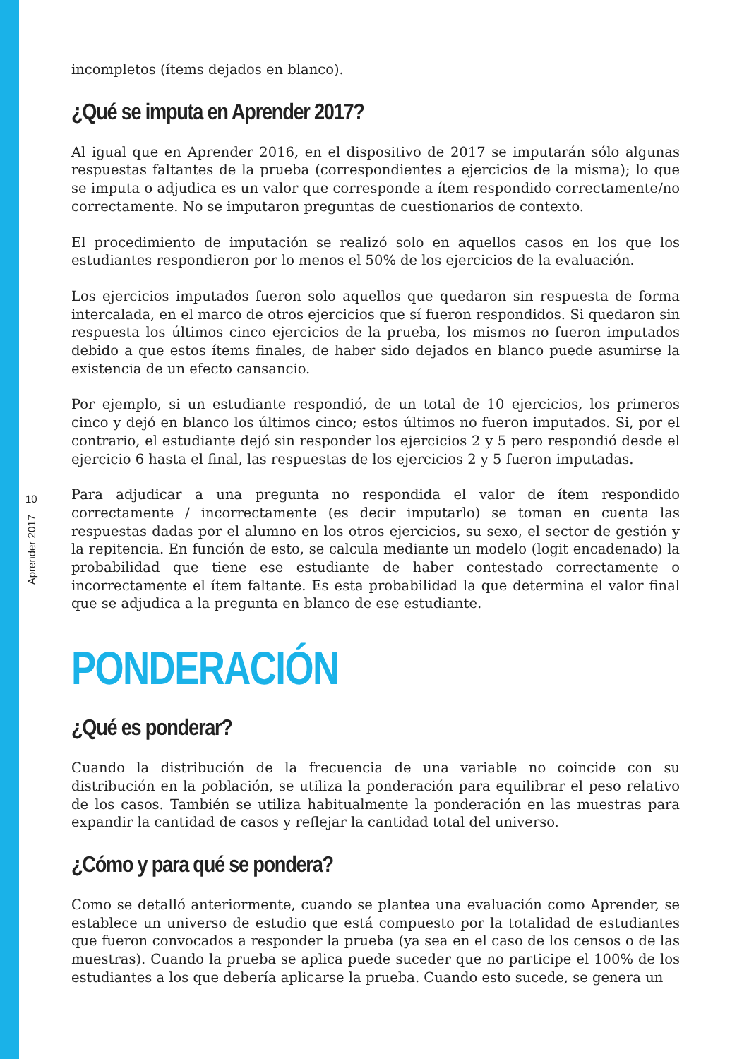10
Aprender 2017
incompletos (ítems dejados en blanco).
¿Qué se imputa en Aprender 2017?
Al igual que en Aprender 2016, en el dispositivo de 2017 se imputarán sólo algunas respuestas faltantes de la prueba (correspondientes a ejercicios de la misma); lo que se imputa o adjudica es un valor que corresponde a ítem respondido correctamente/no correctamente. No se imputaron preguntas de cuestionarios de contexto.
El procedimiento de imputación se realizó solo en aquellos casos en los que los estudiantes respondieron por lo menos el 50% de los ejercicios de la evaluación.
Los ejercicios imputados fueron solo aquellos que quedaron sin respuesta de forma intercalada, en el marco de otros ejercicios que sí fueron respondidos. Si quedaron sin respuesta los últimos cinco ejercicios de la prueba, los mismos no fueron imputados debido a que estos ítems finales, de haber sido dejados en blanco puede asumirse la existencia de un efecto cansancio.
Por ejemplo, si un estudiante respondió, de un total de 10 ejercicios, los primeros cinco y dejó en blanco los últimos cinco; estos últimos no fueron imputados. Si, por el contrario, el estudiante dejó sin responder los ejercicios 2 y 5 pero respondió desde el ejercicio 6 hasta el final, las respuestas de los ejercicios 2 y 5 fueron imputadas.
Para adjudicar a una pregunta no respondida el valor de ítem respondido correctamente / incorrectamente (es decir imputarlo) se toman en cuenta las respuestas dadas por el alumno en los otros ejercicios, su sexo, el sector de gestión y la repitencia. En función de esto, se calcula mediante un modelo (logit encadenado) la probabilidad que tiene ese estudiante de haber contestado correctamente o incorrectamente el ítem faltante. Es esta probabilidad la que determina el valor final que se adjudica a la pregunta en blanco de ese estudiante.
PONDERACIÓN
¿Qué es ponderar?
Cuando la distribución de la frecuencia de una variable no coincide con su distribución en la población, se utiliza la ponderación para equilibrar el peso relativo de los casos. También se utiliza habitualmente la ponderación en las muestras para expandir la cantidad de casos y reflejar la cantidad total del universo.
¿Cómo y para qué se pondera?
Como se detalló anteriormente, cuando se plantea una evaluación como Aprender, se establece un universo de estudio que está compuesto por la totalidad de estudiantes que fueron convocados a responder la prueba (ya sea en el caso de los censos o de las muestras). Cuando la prueba se aplica puede suceder que no participe el 100% de los estudiantes a los que debería aplicarse la prueba. Cuando esto sucede, se genera un